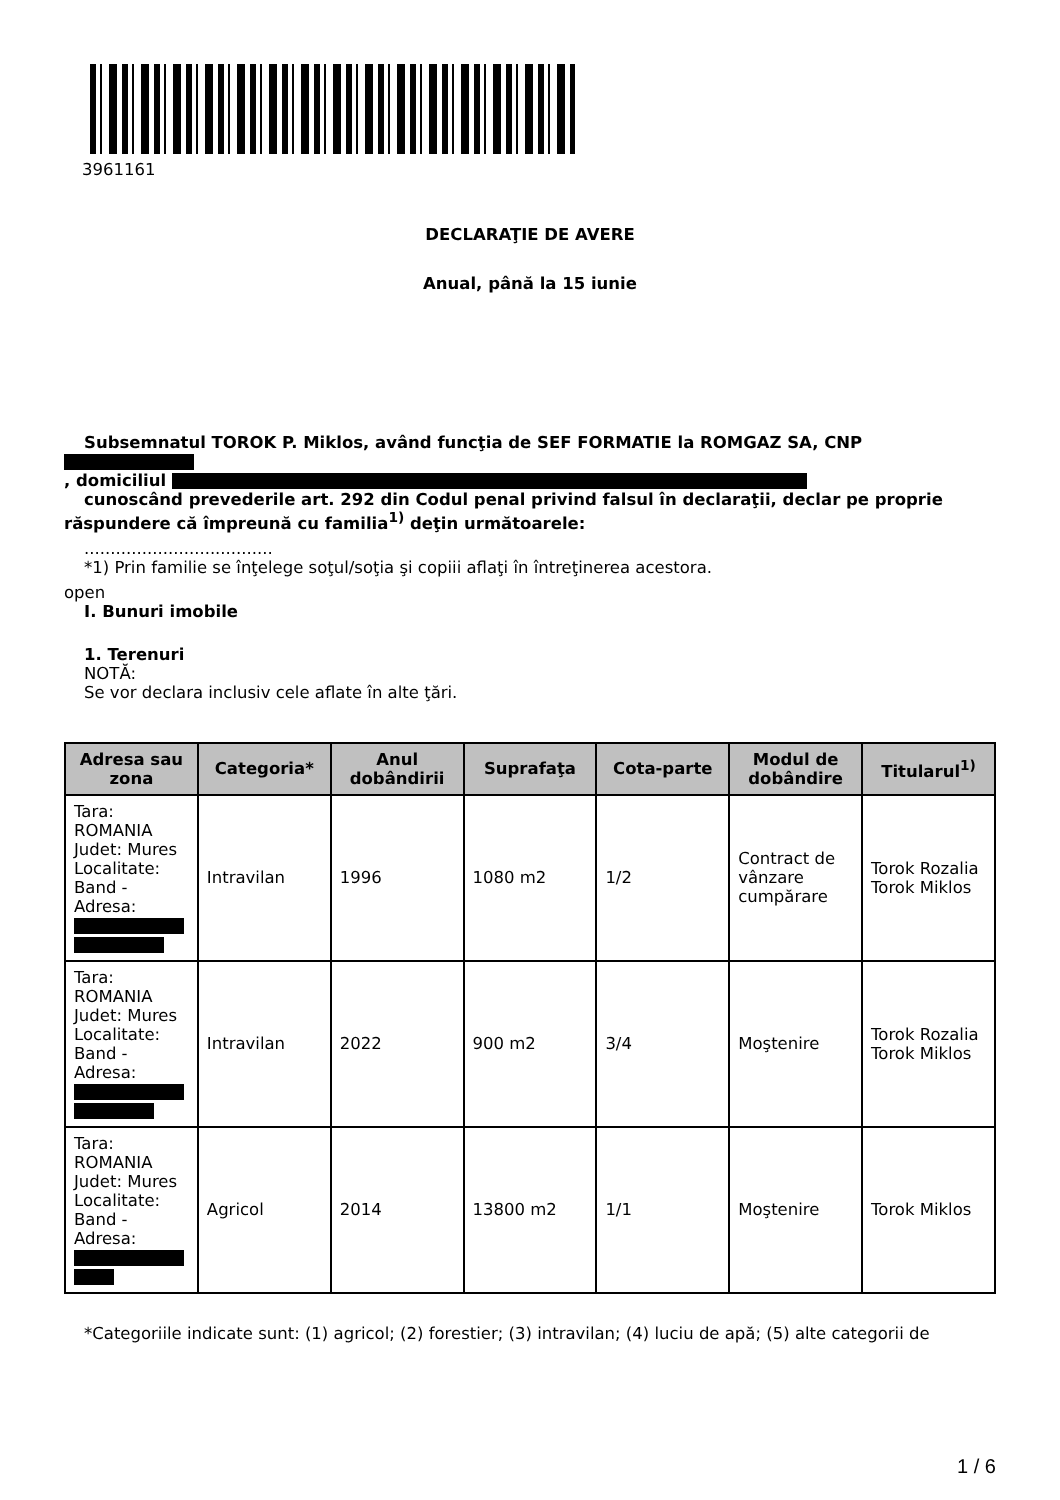3961161
DECLARAŢIE DE AVERE
Anual, până la 15 iunie
Subsemnatul TOROK P. Miklos, având funcţia de SEF FORMATIE la ROMGAZ SA, CNP
, domiciliul
cunoscând prevederile art. 292 din Codul penal privind falsul în declaraţii, declar pe proprie
răspundere că împreună cu familia<sup>1)</sup> deţin următoarele:
....................................
*1) Prin familie se înţelege soţul/soţia şi copiii aflaţi în întreţinerea acestora.
open
I. Bunuri imobile
1. Terenuri
NOTĂ:
Se vor declara inclusiv cele aflate în alte ţări.
| Adresa sau zona | Categoria* | Anul dobândirii | Suprafaţa | Cota-parte | Modul de dobândire | Titularul<sup>1)</sup> |
| --- | --- | --- | --- | --- | --- | --- |
| Tara: ROMANIA Judet: Mures Localitate: Band - Adresa: | Intravilan | 1996 | 1080 m2 | 1/2 | Contract de vânzare cumpărare | Torok Rozalia Torok Miklos |
| Tara: ROMANIA Judet: Mures Localitate: Band - Adresa: | Intravilan | 2022 | 900 m2 | 3/4 | Moştenire | Torok Rozalia Torok Miklos |
| Tara: ROMANIA Judet: Mures Localitate: Band - Adresa: | Agricol | 2014 | 13800 m2 | 1/1 | Moştenire | Torok Miklos |
*Categoriile indicate sunt: (1) agricol; (2) forestier; (3) intravilan; (4) luciu de apă; (5) alte categorii de
1 / 6